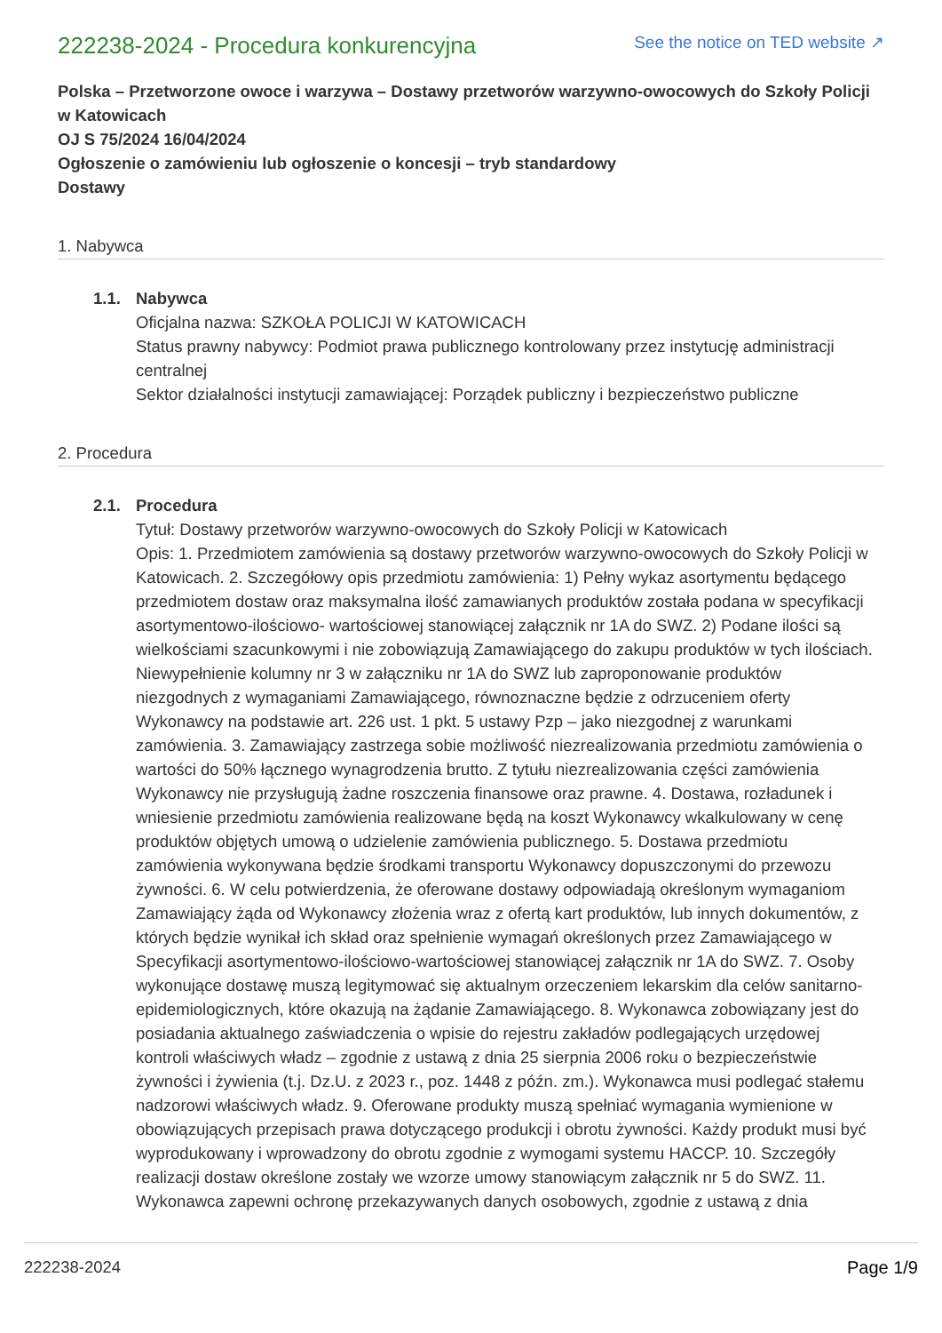222238-2024 - Procedura konkurencyjna
See the notice on TED website ↗
Polska – Przetworzone owoce i warzywa – Dostawy przetworów warzywno-owocowych do Szkoły Policji w Katowicach
OJ S 75/2024 16/04/2024
Ogłoszenie o zamówieniu lub ogłoszenie o koncesji – tryb standardowy
Dostawy
1. Nabywca
1.1. Nabywca
Oficjalna nazwa: SZKOŁA POLICJI W KATOWICACH
Status prawny nabywcy: Podmiot prawa publicznego kontrolowany przez instytucję administracji centralnej
Sektor działalności instytucji zamawiającej: Porządek publiczny i bezpieczeństwo publiczne
2. Procedura
2.1. Procedura
Tytuł: Dostawy przetworów warzywno-owocowych do Szkoły Policji w Katowicach
Opis: 1. Przedmiotem zamówienia są dostawy przetworów warzywno-owocowych do Szkoły Policji w Katowicach. 2. Szczegółowy opis przedmiotu zamówienia: 1) Pełny wykaz asortymentu będącego przedmiotem dostaw oraz maksymalna ilość zamawianych produktów została podana w specyfikacji asortymentowo-ilościowo- wartościowej stanowiącej załącznik nr 1A do SWZ. 2) Podane ilości są wielkościami szacunkowymi i nie zobowiązują Zamawiającego do zakupu produktów w tych ilościach. Niewypełnienie kolumny nr 3 w załączniku nr 1A do SWZ lub zaproponowanie produktów niezgodnych z wymaganiami Zamawiającego, równoznaczne będzie z odrzuceniem oferty Wykonawcy na podstawie art. 226 ust. 1 pkt. 5 ustawy Pzp – jako niezgodnej z warunkami zamówienia. 3. Zamawiający zastrzega sobie możliwość niezrealizowania przedmiotu zamówienia o wartości do 50% łącznego wynagrodzenia brutto. Z tytułu niezrealizowania części zamówienia Wykonawcy nie przysługują żadne roszczenia finansowe oraz prawne. 4. Dostawa, rozładunek i wniesienie przedmiotu zamówienia realizowane będą na koszt Wykonawcy wkalkulowany w cenę produktów objętych umową o udzielenie zamówienia publicznego. 5. Dostawa przedmiotu zamówienia wykonywana będzie środkami transportu Wykonawcy dopuszczonymi do przewozu żywności. 6. W celu potwierdzenia, że oferowane dostawy odpowiadają określonym wymaganiom Zamawiający żąda od Wykonawcy złożenia wraz z ofertą kart produktów, lub innych dokumentów, z których będzie wynikał ich skład oraz spełnienie wymagań określonych przez Zamawiającego w Specyfikacji asortymentowo-ilościowo-wartościowej stanowiącej załącznik nr 1A do SWZ. 7. Osoby wykonujące dostawę muszą legitymować się aktualnym orzeczeniem lekarskim dla celów sanitarno-epidemiologicznych, które okazują na żądanie Zamawiającego. 8. Wykonawca zobowiązany jest do posiadania aktualnego zaświadczenia o wpisie do rejestru zakładów podlegających urzędowej kontroli właściwych władz – zgodnie z ustawą z dnia 25 sierpnia 2006 roku o bezpieczeństwie żywności i żywienia (t.j. Dz.U. z 2023 r., poz. 1448 z późn. zm.). Wykonawca musi podlegać stałemu nadzorowi właściwych władz. 9. Oferowane produkty muszą spełniać wymagania wymienione w obowiązujących przepisach prawa dotyczącego produkcji i obrotu żywności. Każdy produkt musi być wyprodukowany i wprowadzony do obrotu zgodnie z wymogami systemu HACCP. 10. Szczegóły realizacji dostaw określone zostały we wzorze umowy stanowiącym załącznik nr 5 do SWZ. 11. Wykonawca zapewni ochronę przekazywanych danych osobowych, zgodnie z ustawą z dnia
222238-2024 Page 1/9